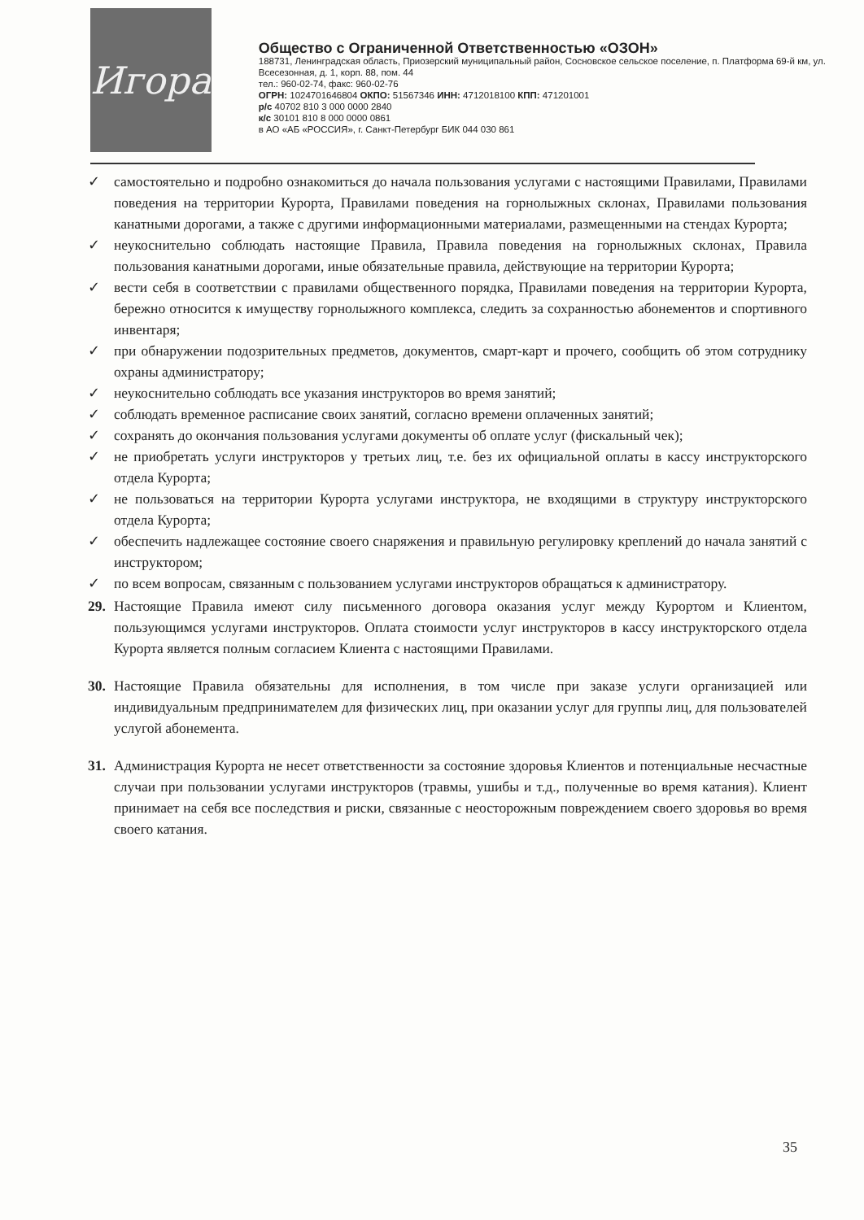Игора
Общество с Ограниченной Ответственностью «ОЗОН»
188731, Ленинградская область, Приозерский муниципальный район, Сосновское сельское поселение, п. Платформа 69-й км, ул. Всесезонная, д. 1, корп. 88, пом. 44
тел.: 960-02-74, факс: 960-02-76
ОГРН: 1024701646804 ОКПО: 51567346 ИНН: 4712018100 КПП: 471201001
р/с 40702 810 3 000 0000 2840
к/с 30101 810 8 000 0000 0861
в АО «АБ «РОССИЯ», г. Санкт-Петербург БИК 044 030 861
✓ самостоятельно и подробно ознакомиться до начала пользования услугами с настоящими Правилами, Правилами поведения на территории Курорта, Правилами поведения на горнолыжных склонах, Правилами пользования канатными дорогами, а также с другими информационными материалами, размещенными на стендах Курорта;
✓ неукоснительно соблюдать настоящие Правила, Правила поведения на горнолыжных склонах, Правила пользования канатными дорогами, иные обязательные правила, действующие на территории Курорта;
✓ вести себя в соответствии с правилами общественного порядка, Правилами поведения на территории Курорта, бережно относится к имуществу горнолыжного комплекса, следить за сохранностью абонементов и спортивного инвентаря;
✓ при обнаружении подозрительных предметов, документов, смарт-карт и прочего, сообщить об этом сотруднику охраны администратору;
✓ неукоснительно соблюдать все указания инструкторов во время занятий;
✓ соблюдать временное расписание своих занятий, согласно времени оплаченных занятий;
✓ сохранять до окончания пользования услугами документы об оплате услуг (фискальный чек);
✓ не приобретать услуги инструкторов у третьих лиц, т.е. без их официальной оплаты в кассу инструкторского отдела Курорта;
✓ не пользоваться на территории Курорта услугами инструктора, не входящими в структуру инструкторского отдела Курорта;
✓ обеспечить надлежащее состояние своего снаряжения и правильную регулировку креплений до начала занятий с инструктором;
✓ по всем вопросам, связанным с пользованием услугами инструкторов обращаться к администратору.
29. Настоящие Правила имеют силу письменного договора оказания услуг между Курортом и Клиентом, пользующимся услугами инструкторов. Оплата стоимости услуг инструкторов в кассу инструкторского отдела Курорта является полным согласием Клиента с настоящими Правилами.
30. Настоящие Правила обязательны для исполнения, в том числе при заказе услуги организацией или индивидуальным предпринимателем для физических лиц, при оказании услуг для группы лиц, для пользователей услугой абонемента.
31. Администрация Курорта не несет ответственности за состояние здоровья Клиентов и потенциальные несчастные случаи при пользовании услугами инструкторов (травмы, ушибы и т.д., полученные во время катания). Клиент принимает на себя все последствия и риски, связанные с неосторожным повреждением своего здоровья во время своего катания.
35